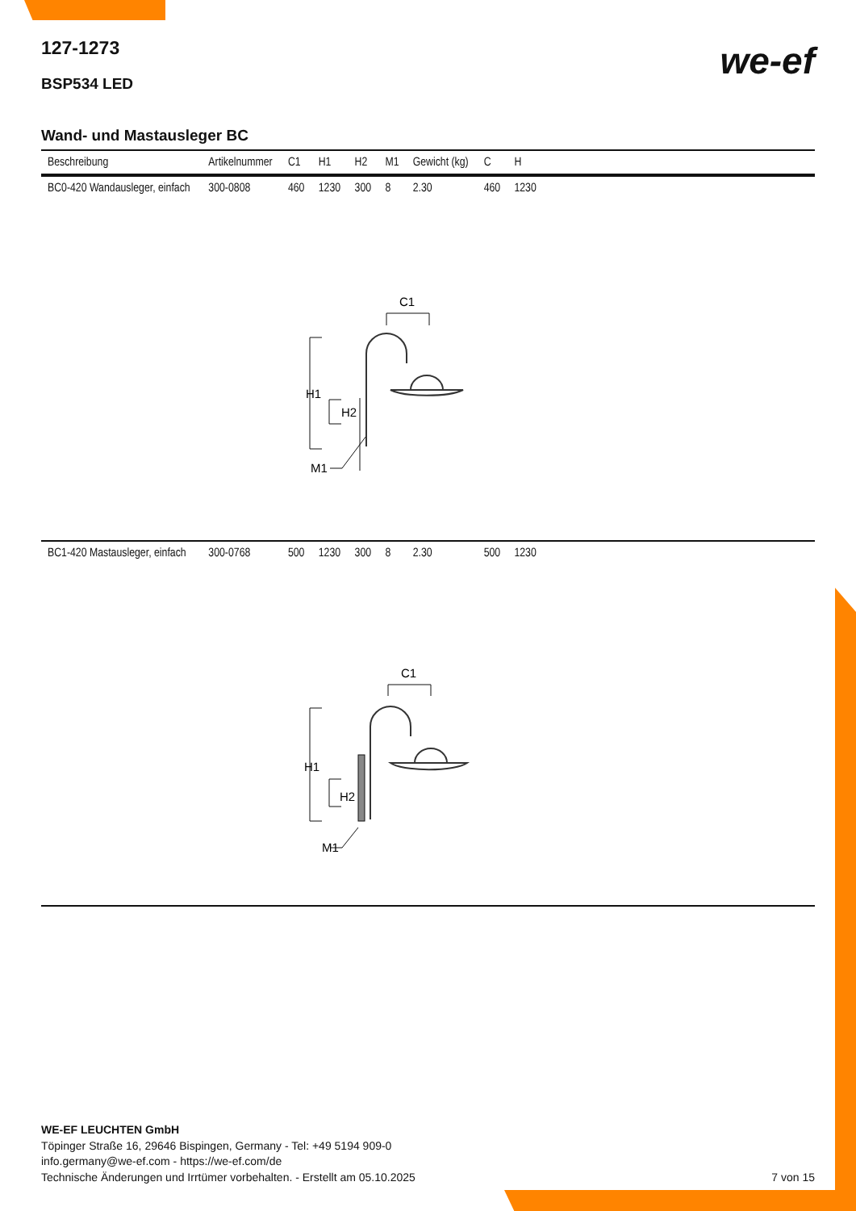127-1273
BSP534 LED
we-ef
Wand- und Mastausleger BC
| Beschreibung | Artikelnummer | C1 | H1 | H2 | M1 | Gewicht (kg) | C | H | |
| --- | --- | --- | --- | --- | --- | --- | --- | --- | --- |
| BC0-420 Wandausleger, einfach | 300-0808 | 460 | 1230 | 300 | 8 | 2.30 | 460 | 1230 | |
| C1 H1 H2 M1 | | | | | | | | | |
| BC1-420 Mastausleger, einfach | 300-0768 | 500 | 1230 | 300 | 8 | 2.30 | 500 | 1230 | |
| C1 H1 H2 M1 | | | | | | | | | |
WE-EF LEUCHTEN GmbH
Töpinger Straße 16, 29646 Bispingen, Germany - Tel: +49 5194 909-0
info.germany@we-ef.com - https://we-ef.com/de
Technische Änderungen und Irrtümer vorbehalten. - Erstellt am 05.10.2025 7 von 15